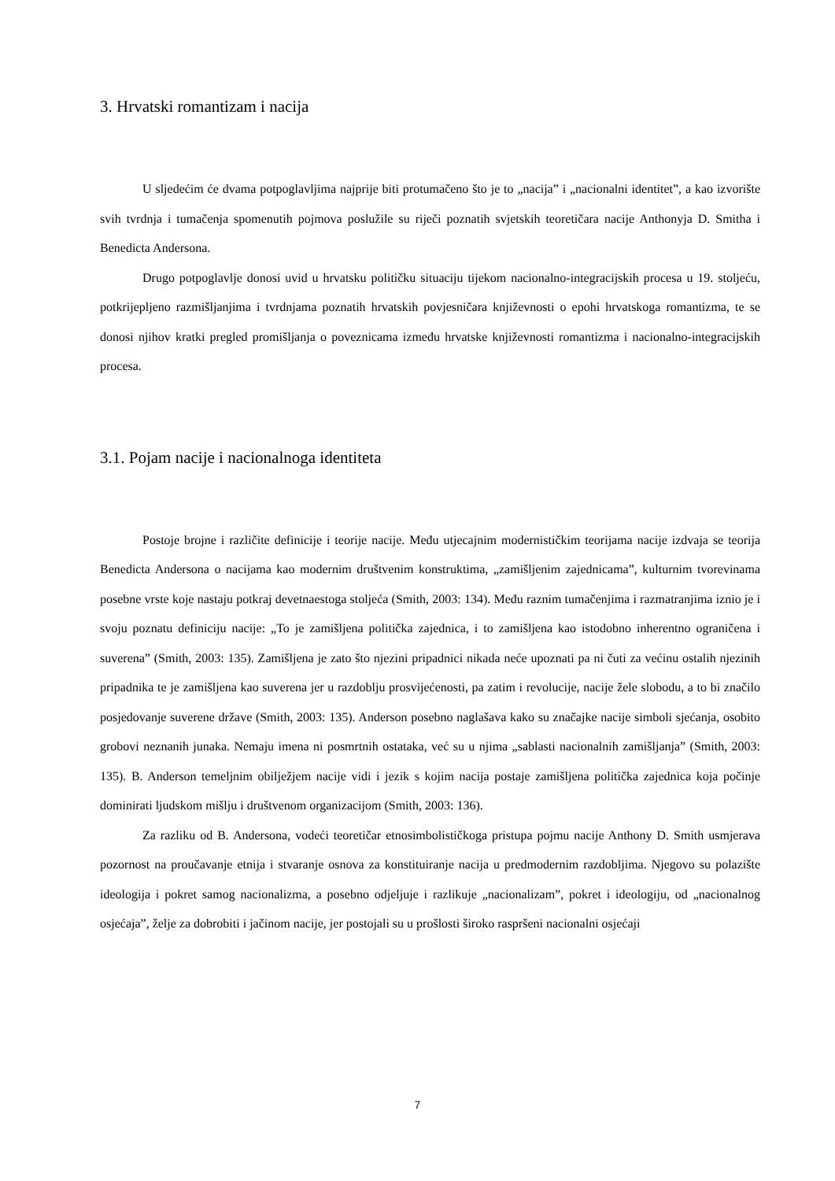3. Hrvatski romantizam i nacija
U sljedećim će dvama potpoglavljima najprije biti protumačeno što je to „nacija” i „nacionalni identitet”, a kao izvorište svih tvrdnja i tumačenja spomenutih pojmova poslužile su riječi poznatih svjetskih teoretičara nacije Anthonyja D. Smitha i Benedicta Andersona.
Drugo potpoglavlje donosi uvid u hrvatsku političku situaciju tijekom nacionalno-integracijskih procesa u 19. stoljeću, potkrijepljeno razmišljanjima i tvrdnjama poznatih hrvatskih povjesničara književnosti o epohi hrvatskoga romantizma, te se donosi njihov kratki pregled promišljanja o poveznicama između hrvatske književnosti romantizma i nacionalno-integracijskih procesa.
3.1. Pojam nacije i nacionalnoga identiteta
Postoje brojne i različite definicije i teorije nacije. Među utjecajnim modernističkim teorijama nacije izdvaja se teorija Benedicta Andersona o nacijama kao modernim društvenim konstruktima, „zamišljenim zajednicama”, kulturnim tvorevinama posebne vrste koje nastaju potkraj devetnaestoga stoljeća (Smith, 2003: 134). Među raznim tumačenjima i razmatranjima iznio je i svoju poznatu definiciju nacije: „To je zamišljena politička zajednica, i to zamišljena kao istodobno inherentno ograničena i suverena” (Smith, 2003: 135). Zamišljena je zato što njezini pripadnici nikada neće upoznati pa ni čuti za većinu ostalih njezinih pripadnika te je zamišljena kao suverena jer u razdoblju prosvijećenosti, pa zatim i revolucije, nacije žele slobodu, a to bi značilo posjedovanje suverene države (Smith, 2003: 135). Anderson posebno naglašava kako su značajke nacije simboli sjećanja, osobito grobovi neznanih junaka. Nemaju imena ni posmrtnih ostataka, već su u njima „sablasti nacionalnih zamišljanja” (Smith, 2003: 135). B. Anderson temeljnim obilježjem nacije vidi i jezik s kojim nacija postaje zamišljena politička zajednica koja počinje dominirati ljudskom mišlju i društvenom organizacijom (Smith, 2003: 136).
Za razliku od B. Andersona, vodeći teoretičar etnosimbolističkoga pristupa pojmu nacije Anthony D. Smith usmjerava pozornost na proučavanje etnija i stvaranje osnova za konstituiranje nacija u predmodernim razdobljima. Njegovo su polazište ideologija i pokret samog nacionalizma, a posebno odjeljuje i razlikuje „nacionalizam”, pokret i ideologiju, od „nacionalnog osjećaja”, želje za dobrobiti i jačinom nacije, jer postojali su u prošlosti široko raspršeni nacionalni osjećaji
7